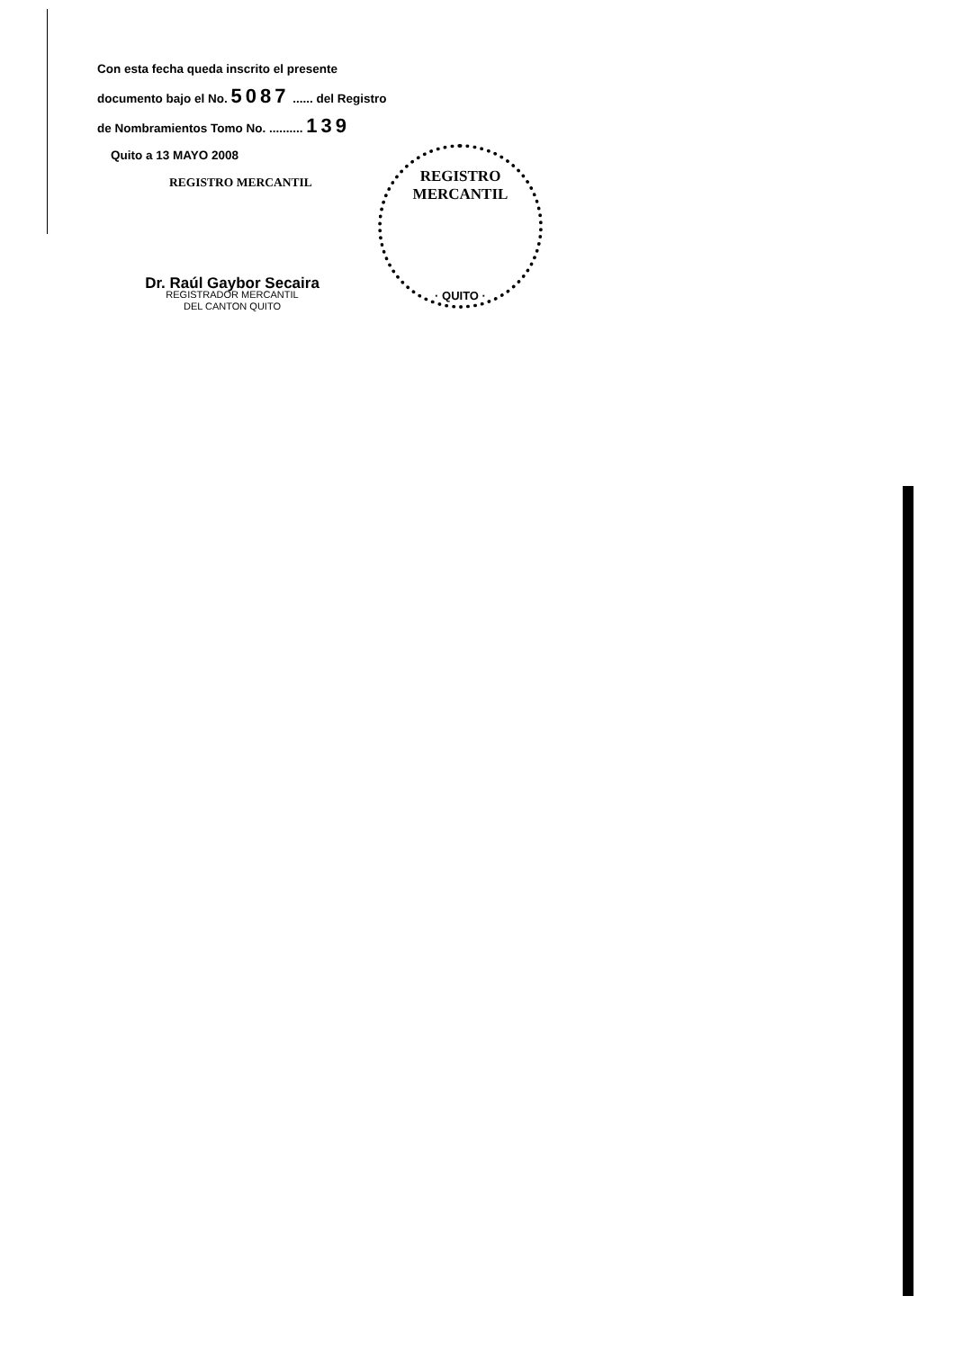Con esta fecha queda inscrito el presente
documento bajo el No. 5087 ...... del Registro
de Nombramientos Tomo No. .......... 139
Quito a 13 MAYO 2008
REGISTRO MERCANTIL
Dr. Raúl Gaybor Secaira
REGISTRADOR MERCANTIL
DEL CANTON QUITO
REGISTRO MERCANTIL
· QUITO ·